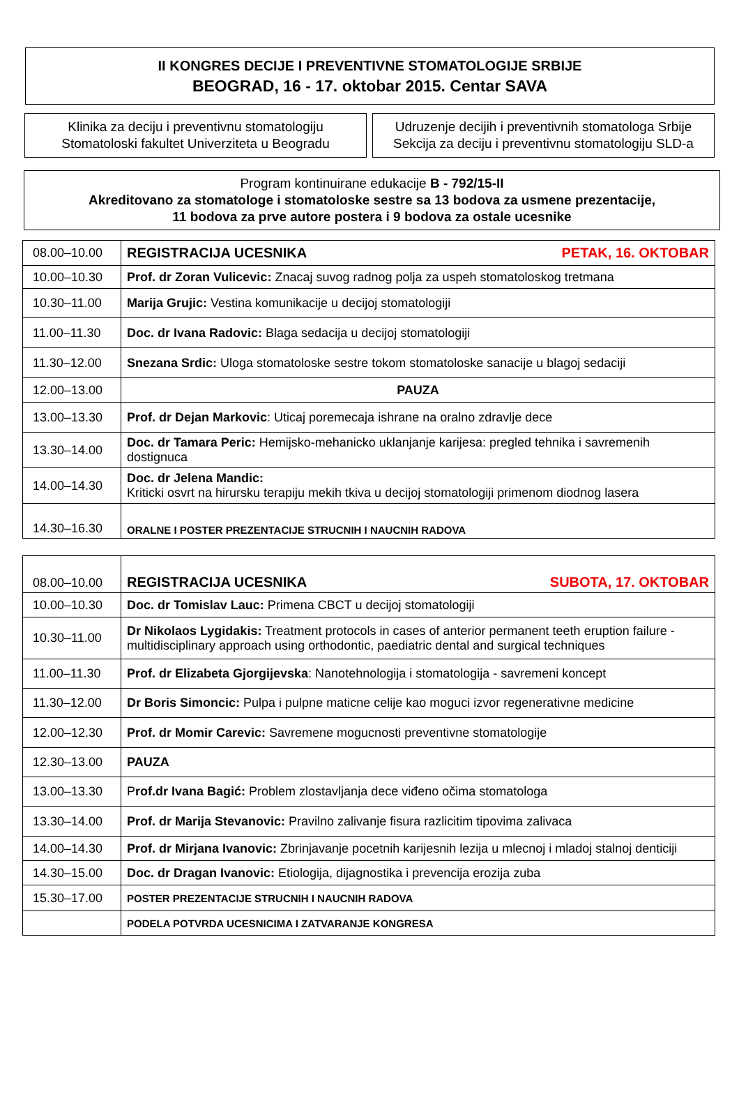II KONGRES DECIJE I PREVENTIVNE STOMATOLOGIJE SRBIJE
BEOGRAD, 16 - 17. oktobar 2015. Centar SAVA
Klinika za deciju i preventivnu stomatologiju
Stomatoloski fakultet Univerziteta u Beogradu
Udruzenje decijih i preventivnih stomatologa Srbije
Sekcija za deciju i preventivnu stomatologiju SLD-a
Program kontinuirane edukacije B - 792/15-II
Akreditovano za stomatologe i stomatoloske sestre sa 13 bodova za usmene prezentacije,
11 bodova za prve autore postera i 9 bodova za ostale ucesnike
| 08.00–10.00 | REGISTRACIJA UCESNIKA PETAK, 16. OKTOBAR |
| 10.00–10.30 | Prof. dr Zoran Vulicevic: Znacaj suvog radnog polja za uspeh stomatoloskog tretmana |
| 10.30–11.00 | Marija Grujic: Vestina komunikacije u decijoj stomatologiji |
| 11.00–11.30 | Doc. dr Ivana Radovic: Blaga sedacija u decijoj stomatologiji |
| 11.30–12.00 | Snezana Srdic: Uloga stomatoloske sestre tokom stomatoloske sanacije u blagoj sedaciji |
| 12.00–13.00 | PAUZA |
| 13.00–13.30 | Prof. dr Dejan Markovic : Uticaj poremecaja ishrane na oralno zdravlje dece |
| 13.30–14.00 | Doc. dr Tamara Peric: Hemijsko-mehanicko uklanjanje karijesa: pregled tehnika i savremenih dostignuca |
| 14.00–14.30 | Doc. dr Jelena Mandic: Kriticki osvrt na hirursku terapiju mekih tkiva u decijoj stomatologiji primenom diodnog lasera |
| 14.30–16.30 | ORALNE I POSTER PREZENTACIJE STRUCNIH I NAUCNIH RADOVA |
| 08.00–10.00 | REGISTRACIJA UCESNIKA SUBOTA, 17. OKTOBAR |
| 10.00–10.30 | Doc. dr Tomislav Lauc: Primena CBCT u decijoj stomatologiji |
| 10.30–11.00 | Dr Nikolaos Lygidakis: Treatment protocols in cases of anterior permanent teeth eruption failure - multidisciplinary approach using orthodontic, paediatric dental and surgical techniques |
| 11.00–11.30 | Prof. dr Elizabeta Gjorgijevska : Nanotehnologija i stomatologija - savremeni koncept |
| 11.30–12.00 | Dr Boris Simoncic: Pulpa i pulpne maticne celije kao moguci izvor regenerativne medicine |
| 12.00–12.30 | Prof. dr Momir Carevic: Savremene mogucnosti preventivne stomatologije |
| 12.30–13.00 | PAUZA |
| 13.00–13.30 | P rof.dr Ivana Bagić: Problem zlostavljanja dece viđeno očima stomatologa |
| 13.30–14.00 | Prof. dr Marija Stevanovic: Pravilno zalivanje fisura razlicitim tipovima zalivaca |
| 14.00–14.30 | Prof. dr Mirjana Ivanovic: Zbrinjavanje pocetnih karijesnih lezija u mlecnoj i mladoj stalnoj denticiji |
| 14.30–15.00 | Doc. dr Dragan Ivanovic: Etiologija, dijagnostika i prevencija erozija zuba |
| 15.30–17.00 | POSTER PREZENTACIJE STRUCNIH I NAUCNIH RADOVA |
| | PODELA POTVRDA UCESNICIMA I ZATVARANJE KONGRESA |